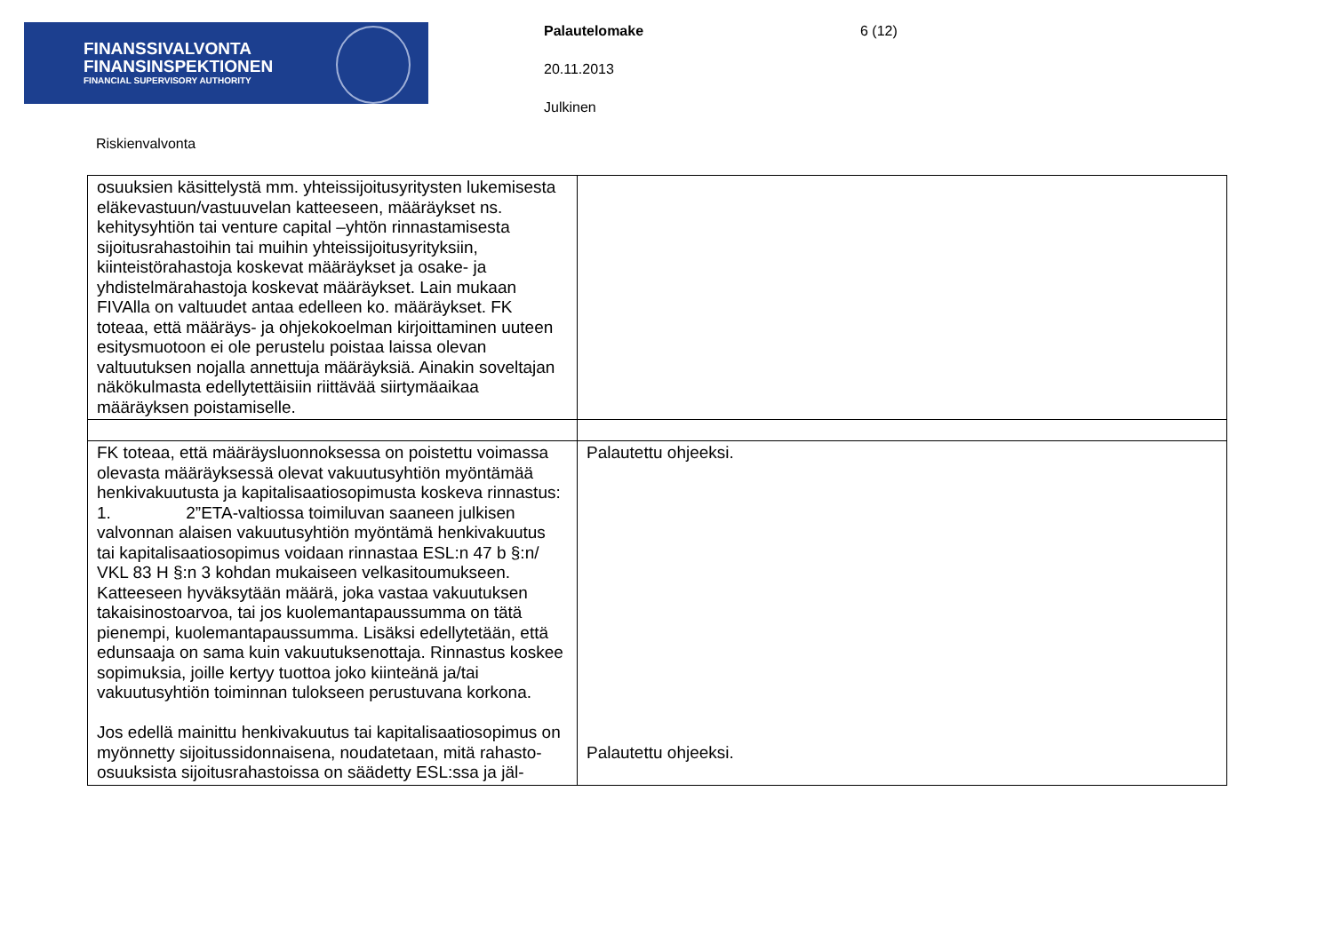FINANSSIVALVONTA
FINANSINSPEKTIONEN
FINANCIAL SUPERVISORY AUTHORITY
Palautelomake
20.11.2013
Julkinen
6 (12)
Riskienvalvonta
| osuuksien käsittelystä mm. yhteissijoitusyritysten lukemisesta eläkevastuun/vastuuvelan katteeseen, määräykset ns. kehitysyhtiön tai venture capital –yhtön rinnastamisesta sijoitusrahastoihin tai muihin yhteissijoitusyrityksiin, kiinteistörahastoja koskevat määräykset ja osake- ja yhdistelmärahastoja koskevat määräykset. Lain mukaan FIVAlla on valtuudet antaa edelleen ko. määräykset. FK toteaa, että määräys- ja ohjekokoelman kirjoittaminen uuteen esitysmuotoon ei ole perustelu poistaa laissa olevan valtuutuksen nojalla annettuja määräyksiä. Ainakin soveltajan näkökulmasta edellytettäisiin riittävää siirtymäaikaa määräyksen poistamiselle. | |
| FK toteaa, että määräysluonnoksessa on poistettu voimassa olevasta määräyksessä olevat vakuutusyhtiön myöntämää henkivakuutusta ja kapitalisaatiosopimusta koskeva rinnastus: 1. 2”ETA-valtiossa toimiluvan saaneen julkisen valvonnan alaisen vakuutusyhtiön myöntämä henkivakuutus tai kapitalisaatiosopimus voidaan rinnastaa ESL:n 47 b §:n/ VKL 83 H §:n 3 kohdan mukaiseen velkasitoumukseen. Katteeseen hyväksytään määrä, joka vastaa vakuutuksen takaisinostoarvoa, tai jos kuolemantapaussumma on tätä pienempi, kuolemantapaussumma. Lisäksi edellytetään, että edunsaaja on sama kuin vakuutuksenottaja. Rinnastus koskee sopimuksia, joille kertyy tuottoa joko kiinteänä ja/tai vakuutusyhtiön toiminnan tulokseen perustuvana korkona. Jos edellä mainittu henkivakuutus tai kapitalisaatiosopimus on myönnetty sijoitussidonnaisena, noudatetaan, mitä rahasto-osuuksista sijoitusrahastoissa on säädetty ESL:ssa ja jäl- | Palautettu ohjeeksi. Palautettu ohjeeksi. |